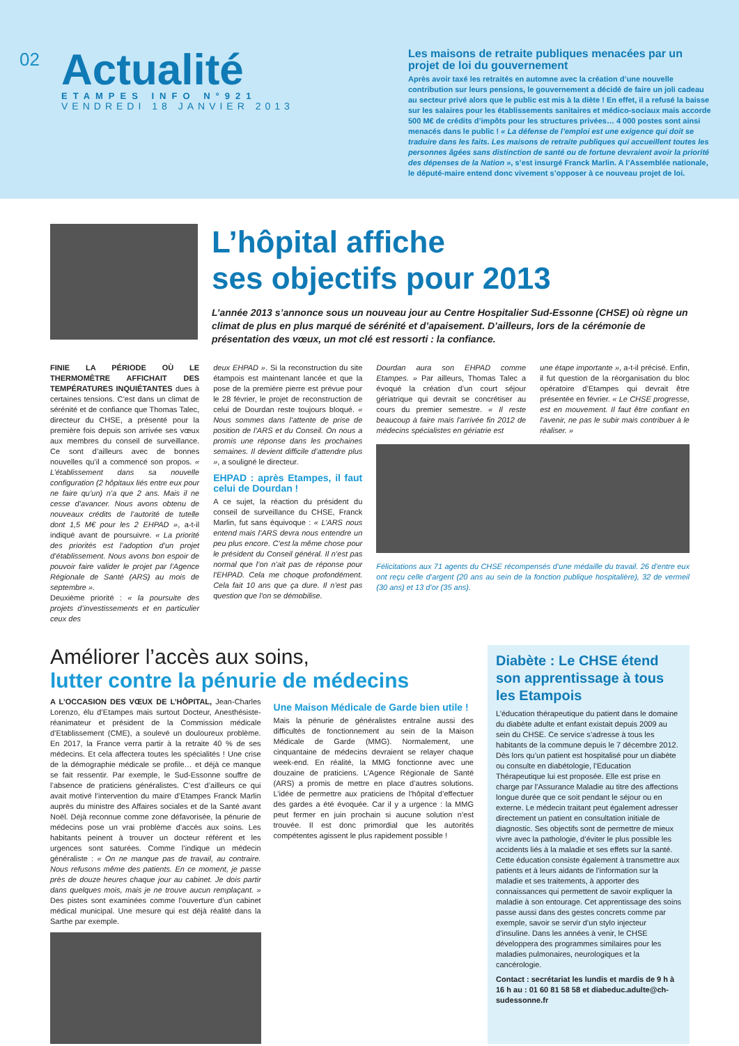02
Actualité
ETAMPES INFO N°921
VENDREDI 18 JANVIER 2013
Les maisons de retraite publiques menacées par un projet de loi du gouvernement
Après avoir taxé les retraités en automne avec la création d’une nouvelle contribution sur leurs pensions, le gouvernement a décidé de faire un joli cadeau au secteur privé alors que le public est mis à la diète ! En effet, il a refusé la baisse sur les salaires pour les établissements sanitaires et médico-sociaux mais accorde 500 M€ de crédits d’impôts pour les structures privées… 4 000 postes sont ainsi menacés dans le public ! « La défense de l’emploi est une exigence qui doit se traduire dans les faits. Les maisons de retraite publiques qui accueillent toutes les personnes âgées sans distinction de santé ou de fortune devraient avoir la priorité des dépenses de la Nation », s’est insurgé Franck Marlin. A l’Assemblée nationale, le député-maire entend donc vivement s’opposer à ce nouveau projet de loi.
L’hôpital affiche
ses objectifs pour 2013
L’année 2013 s’annonce sous un nouveau jour au Centre Hospitalier Sud-Essonne (CHSE) où règne un climat de plus en plus marqué de sérénité et d’apaisement. D’ailleurs, lors de la cérémonie de présentation des vœux, un mot clé est ressorti : la confiance.
FINIE LA PÉRIODE OÙ LE THERMOMÈTRE AFFICHAIT DES TEMPÉRATURES INQUIÉTANTES dues à certaines tensions. C’est dans un climat de sérénité et de confiance que Thomas Talec, directeur du CHSE, a présenté pour la première fois depuis son arrivée ses vœux aux membres du conseil de surveillance. Ce sont d’ailleurs avec de bonnes nouvelles qu’il a commencé son propos. « L’établissement dans sa nouvelle configuration (2 hôpitaux liés entre eux pour ne faire qu’un) n’a que 2 ans. Mais il ne cesse d’avancer. Nous avons obtenu de nouveaux crédits de l’autorité de tutelle dont 1,5 M€ pour les 2 EHPAD », a-t-il indiqué avant de poursuivre. « La priorité des priorités est l’adoption d’un projet d’établissement. Nous avons bon espoir de pouvoir faire valider le projet par l’Agence Régionale de Santé (ARS) au mois de septembre ».
Deuxième priorité : « la poursuite des projets d’investissements et en particulier ceux des
deux EHPAD ». Si la reconstruction du site étampois est maintenant lancée et que la pose de la première pierre est prévue pour le 28 février, le projet de reconstruction de celui de Dourdan reste toujours bloqué. « Nous sommes dans l’attente de prise de position de l’ARS et du Conseil. On nous a promis une réponse dans les prochaines semaines. Il devient difficile d’attendre plus », a souligné le directeur.
EHPAD : après Etampes, il faut celui de Dourdan !
A ce sujet, la réaction du président du conseil de surveillance du CHSE, Franck Marlin, fut sans équivoque : « L’ARS nous entend mais l’ARS devra nous entendre un peu plus encore. C’est la même chose pour le président du Conseil général. Il n’est pas normal que l’on n’ait pas de réponse pour l’EHPAD. Cela me choque profondément. Cela fait 10 ans que ça dure. Il n’est pas question que l’on se démobilise.
Dourdan aura son EHPAD comme Etampes. » Par ailleurs, Thomas Talec a évoqué la création d’un court séjour gériatrique qui devrait se concrétiser au cours du premier semestre. « Il reste beaucoup à faire mais l’arrivée fin 2012 de médecins spécialistes en gériatrie est
une étape importante », a-t-il précisé. Enfin, il fut question de la réorganisation du bloc opératoire d’Etampes qui devrait être présentée en février. « Le CHSE progresse, est en mouvement. Il faut être confiant en l’avenir, ne pas le subir mais contribuer à le réaliser. »
Félicitations aux 71 agents du CHSE récompensés d’une médaille du travail. 26 d’entre eux ont reçu celle d’argent (20 ans au sein de la fonction publique hospitalière), 32 de vermeil (30 ans) et 13 d’or (35 ans).
Améliorer l’accès aux soins,
lutter contre la pénurie de médecins
A L’OCCASION DES VŒUX DE L’HÔPITAL, Jean-Charles Lorenzo, élu d’Etampes mais surtout Docteur, Anesthésiste-réanimateur et président de la Commission médicale d’Etablissement (CME), a soulevé un douloureux problème. En 2017, la France verra partir à la retraite 40 % de ses médecins. Et cela affectera toutes les spécialités ! Une crise de la démographie médicale se profile… et déjà ce manque se fait ressentir. Par exemple, le Sud-Essonne souffre de l’absence de praticiens généralistes. C’est d’ailleurs ce qui avait motivé l’intervention du maire d’Etampes Franck Marlin auprès du ministre des Affaires sociales et de la Santé avant Noël. Déjà reconnue comme zone défavorisée, la pénurie de médecins pose un vrai problème d’accès aux soins. Les habitants peinent à trouver un docteur référent et les urgences sont saturées. Comme l’indique un médecin généraliste : « On ne manque pas de travail, au contraire. Nous refusons même des patients. En ce moment, je passe près de douze heures chaque jour au cabinet. Je dois partir dans quelques mois, mais je ne trouve aucun remplaçant. » Des pistes sont examinées comme l’ouverture d’un cabinet médical municipal. Une mesure qui est déjà réalité dans la Sarthe par exemple.
Une Maison Médicale de Garde bien utile !
Mais la pénurie de généralistes entraîne aussi des difficultés de fonctionnement au sein de la Maison Médicale de Garde (MMG). Normalement, une cinquantaine de médecins devraient se relayer chaque week-end. En réalité, la MMG fonctionne avec une douzaine de praticiens. L’Agence Régionale de Santé (ARS) a promis de mettre en place d’autres solutions. L’idée de permettre aux praticiens de l’hôpital d’effectuer des gardes a été évoquée. Car il y a urgence : la MMG peut fermer en juin prochain si aucune solution n’est trouvée. Il est donc primordial que les autorités compétentes agissent le plus rapidement possible !
Diabète : Le CHSE étend son apprentissage à tous les Etampois
L’éducation thérapeutique du patient dans le domaine du diabète adulte et enfant existait depuis 2009 au sein du CHSE. Ce service s’adresse à tous les habitants de la commune depuis le 7 décembre 2012.
Dès lors qu’un patient est hospitalisé pour un diabète ou consulte en diabétologie, l’Education Thérapeutique lui est proposée. Elle est prise en charge par l’Assurance Maladie au titre des affections longue durée que ce soit pendant le séjour ou en externe. Le médecin traitant peut également adresser directement un patient en consultation initiale de diagnostic. Ses objectifs sont de permettre de mieux vivre avec la pathologie, d’éviter le plus possible les accidents liés à la maladie et ses effets sur la santé. Cette éducation consiste également à transmettre aux patients et à leurs aidants de l’information sur la maladie et ses traitements, à apporter des connaissances qui permettent de savoir expliquer la maladie à son entourage. Cet apprentissage des soins passe aussi dans des gestes concrets comme par exemple, savoir se servir d’un stylo injecteur d’insuline. Dans les années à venir, le CHSE développera des programmes similaires pour les maladies pulmonaires, neurologiques et la cancérologie.
Contact : secrétariat les lundis et mardis de 9 h à 16 h au : 01 60 81 58 58 et diabeduc.adulte@ch-sudessonne.fr